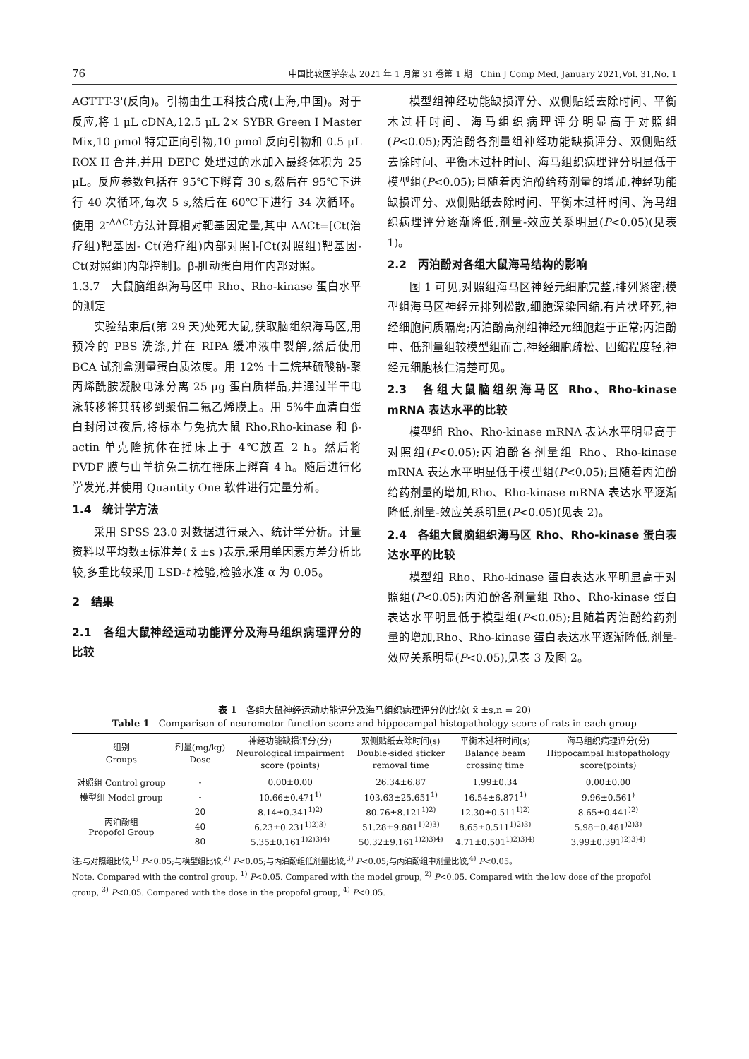76 中国比较医学杂志 2021 年 1 月第 31 卷第 1 期　Chin J Comp Med, January 2021,Vol. 31,No. 1
AGTTT-3'(反向)。引物由生工科技合成(上海,中国)。对于反应,将 1 μL cDNA,12.5 μL 2× SYBR Green I Master Mix,10 pmol 特定正向引物,10 pmol 反向引物和 0.5 μL ROX II 合并,并用 DEPC 处理过的水加入最终体积为 25 μL。反应参数包括在 95℃下孵育 30 s,然后在 95℃下进行 40 次循环,每次 5 s,然后在 60℃下进行 34 次循环。使用 2<sup>-ΔΔCt</sup>方法计算相对靶基因定量,其中 ΔΔCt=[Ct(治疗组)靶基因- Ct(治疗组)内部对照]-[Ct(对照组)靶基因-Ct(对照组)内部控制]。β-肌动蛋白用作内部对照。
1.3.7　大鼠脑组织海马区中 Rho、Rho-kinase 蛋白水平的测定
实验结束后(第 29 天)处死大鼠,获取脑组织海马区,用预冷的 PBS 洗涤,并在 RIPA 缓冲液中裂解,然后使用 BCA 试剂盒测量蛋白质浓度。用 12% 十二烷基硫酸钠-聚丙烯酰胺凝胶电泳分离 25 μg 蛋白质样品,并通过半干电泳转移将其转移到聚偏二氟乙烯膜上。用 5%牛血清白蛋白封闭过夜后,将标本与兔抗大鼠 Rho,Rho-kinase 和 β-actin 单克隆抗体在摇床上于 4℃放置 2 h。然后将 PVDF 膜与山羊抗兔二抗在摇床上孵育 4 h。随后进行化学发光,并使用 Quantity One 软件进行定量分析。
1.4　统计学方法
采用 SPSS 23.0 对数据进行录入、统计学分析。计量资料以平均数±标准差( x̄ ±s )表示,采用单因素方差分析比较,多重比较采用 LSD-t 检验,检验水准 α 为 0.05。
2　结果
2.1　各组大鼠神经运动功能评分及海马组织病理评分的比较
模型组神经功能缺损评分、双侧贴纸去除时间、平衡木过杆时间、海马组织病理评分明显高于对照组(P<0.05);丙泊酚各剂量组神经功能缺损评分、双侧贴纸去除时间、平衡木过杆时间、海马组织病理评分明显低于模型组(P<0.05);且随着丙泊酚给药剂量的增加,神经功能缺损评分、双侧贴纸去除时间、平衡木过杆时间、海马组织病理评分逐渐降低,剂量-效应关系明显(P<0.05)(见表 1)。
2.2　丙泊酚对各组大鼠海马结构的影响
图 1 可见,对照组海马区神经元细胞完整,排列紧密;模型组海马区神经元排列松散,细胞深染固缩,有片状坏死,神经细胞间质隔离;丙泊酚高剂组神经元细胞趋于正常;丙泊酚中、低剂量组较模型组而言,神经细胞疏松、固缩程度轻,神经元细胞核仁清楚可见。
2.3　各组大鼠脑组织海马区 Rho、Rho-kinase mRNA 表达水平的比较
模型组 Rho、Rho-kinase mRNA 表达水平明显高于对照组(P<0.05);丙泊酚各剂量组 Rho、Rho-kinase mRNA 表达水平明显低于模型组(P<0.05);且随着丙泊酚给药剂量的增加,Rho、Rho-kinase mRNA 表达水平逐渐降低,剂量-效应关系明显(P<0.05)(见表 2)。
2.4　各组大鼠脑组织海马区 Rho、Rho-kinase 蛋白表达水平的比较
模型组 Rho、Rho-kinase 蛋白表达水平明显高于对照组(P<0.05);丙泊酚各剂量组 Rho、Rho-kinase 蛋白表达水平明显低于模型组(P<0.05);且随着丙泊酚给药剂量的增加,Rho、Rho-kinase 蛋白表达水平逐渐降低,剂量-效应关系明显(P<0.05),见表 3 及图 2。
表 1　各组大鼠神经运动功能评分及海马组织病理评分的比较( x̄ ±s,n = 20)
Table 1　Comparison of neuromotor function score and hippocampal histopathology score of rats in each group
| 组别 Groups | 剂量(mg/kg) Dose | 神经功能缺损评分(分) Neurological impairment score (points) | 双侧贴纸去除时间(s) Double-sided sticker removal time | 平衡木过杆时间(s) Balance beam crossing time | 海马组织病理评分(分) Hippocampal histopathology score(points) |
| --- | --- | --- | --- | --- | --- |
| 对照组 Control group | - | 0.00±0.00 | 26.34±6.87 | 1.99±0.34 | 0.00±0.00 |
| 模型组 Model group | - | 10.66±0.471<sup>1)</sup> | 103.63±25.651<sup>1)</sup> | 16.54±6.871<sup>1)</sup> | 9.96±0.561<sup>)</sup> |
| 丙泊酚组 Propofol Group | 20 | 8.14±0.341<sup>1)2)</sup> | 80.76±8.121<sup>1)2)</sup> | 12.30±0.511<sup>1)2)</sup> | 8.65±0.441<sup>)2)</sup> |
| | 40 | 6.23±0.231<sup>1)2)3)</sup> | 51.28±9.881<sup>1)2)3)</sup> | 8.65±0.511<sup>1)2)3)</sup> | 5.98±0.481<sup>)2)3)</sup> |
| | 80 | 5.35±0.161<sup>1)2)3)4)</sup> | 50.32±9.161<sup>1)2)3)4)</sup> | 4.71±0.501<sup>1)2)3)4)</sup> | 3.99±0.391<sup>)2)3)4)</sup> |
注:与对照组比较,<sup>1)</sup> P<0.05;与模型组比较,<sup>2)</sup> P<0.05;与丙泊酚组低剂量比较,<sup>3)</sup> P<0.05;与丙泊酚组中剂量比较,<sup>4)</sup> P<0.05。
Note. Compared with the control group, <sup>1)</sup> P<0.05. Compared with the model group, <sup>2)</sup> P<0.05. Compared with the low dose of the propofol group, <sup>3)</sup> P<0.05. Compared with the dose in the propofol group, <sup>4)</sup> P<0.05.